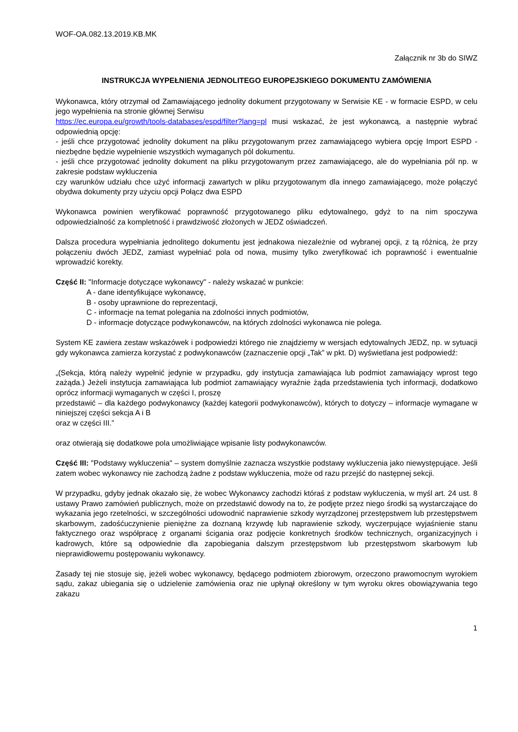WOF-OA.082.13.2019.KB.MK
Załącznik nr 3b do SIWZ
INSTRUKCJA WYPEŁNIENIA JEDNOLITEGO EUROPEJSKIEGO DOKUMENTU ZAMÓWIENIA
Wykonawca, który otrzymał od Zamawiającego jednolity dokument przygotowany w Serwisie KE - w formacie ESPD, w celu jego wypełnienia na stronie głównej Serwisu
https://ec.europa.eu/growth/tools-databases/espd/filter?lang=pl musi wskazać, że jest wykonawcą, a następnie wybrać odpowiednią opcję:
- jeśli chce przygotować jednolity dokument na pliku przygotowanym przez zamawiającego wybiera opcję Import ESPD - niezbędne będzie wypełnienie wszystkich wymaganych pól dokumentu.
- jeśli chce przygotować jednolity dokument na pliku przygotowanym przez zamawiającego, ale do wypełniania pól np. w zakresie podstaw wykluczenia
czy warunków udziału chce użyć informacji zawartych w pliku przygotowanym dla innego zamawiającego, może połączyć obydwa dokumenty przy użyciu opcji Połącz dwa ESPD
Wykonawca powinien weryfikować poprawność przygotowanego pliku edytowalnego, gdyż to na nim spoczywa odpowiedzialność za kompletność i prawdziwość złożonych w JEDZ oświadczeń.
Dalsza procedura wypełniania jednolitego dokumentu jest jednakowa niezależnie od wybranej opcji, z tą różnicą, że przy połączeniu dwóch JEDZ, zamiast wypełniać pola od nowa, musimy tylko zweryfikować ich poprawność i ewentualnie wprowadzić korekty.
Część II: "Informacje dotyczące wykonawcy" - należy wskazać w punkcie:
A - dane identyfikujące wykonawcę,
B - osoby uprawnione do reprezentacji,
C - informacje na temat polegania na zdolności innych podmiotów,
D - informacje dotyczące podwykonawców, na których zdolności wykonawca nie polega.
System KE zawiera zestaw wskazówek i podpowiedzi którego nie znajdziemy w wersjach edytowalnych JEDZ, np. w sytuacji gdy wykonawca zamierza korzystać z podwykonawców (zaznaczenie opcji „Tak” w pkt. D) wyświetlana jest podpowiedź:
„(Sekcja, którą należy wypełnić jedynie w przypadku, gdy instytucja zamawiająca lub podmiot zamawiający wprost tego zażąda.) Jeżeli instytucja zamawiająca lub podmiot zamawiający wyraźnie żąda przedstawienia tych informacji, dodatkowo oprócz informacji wymaganych w części I, proszę
przedstawić – dla każdego podwykonawcy (każdej kategorii podwykonawców), których to dotyczy – informacje wymagane w niniejszej części sekcja A i B
oraz w części III.”
oraz otwierają się dodatkowe pola umożliwiające wpisanie listy podwykonawców.
Część III: "Podstawy wykluczenia" – system domyślnie zaznacza wszystkie podstawy wykluczenia jako niewystępujące. Jeśli zatem wobec wykonawcy nie zachodzą żadne z podstaw wykluczenia, może od razu przejść do następnej sekcji.
W przypadku, gdyby jednak okazało się, że wobec Wykonawcy zachodzi któraś z podstaw wykluczenia, w myśl art. 24 ust. 8 ustawy Prawo zamówień publicznych, może on przedstawić dowody na to, że podjęte przez niego środki są wystarczające do wykazania jego rzetelności, w szczególności udowodnić naprawienie szkody wyrządzonej przestępstwem lub przestępstwem skarbowym, zadośćuczynienie pieniężne za doznaną krzywdę lub naprawienie szkody, wyczerpujące wyjaśnienie stanu faktycznego oraz współpracę z organami ścigania oraz podjęcie konkretnych środków technicznych, organizacyjnych i kadrowych, które są odpowiednie dla zapobiegania dalszym przestępstwom lub przestępstwom skarbowym lub nieprawidłowemu postępowaniu wykonawcy.
Zasady tej nie stosuje się, jeżeli wobec wykonawcy, będącego podmiotem zbiorowym, orzeczono prawomocnym wyrokiem sądu, zakaz ubiegania się o udzielenie zamówienia oraz nie upłynął określony w tym wyroku okres obowiązywania tego zakazu
1